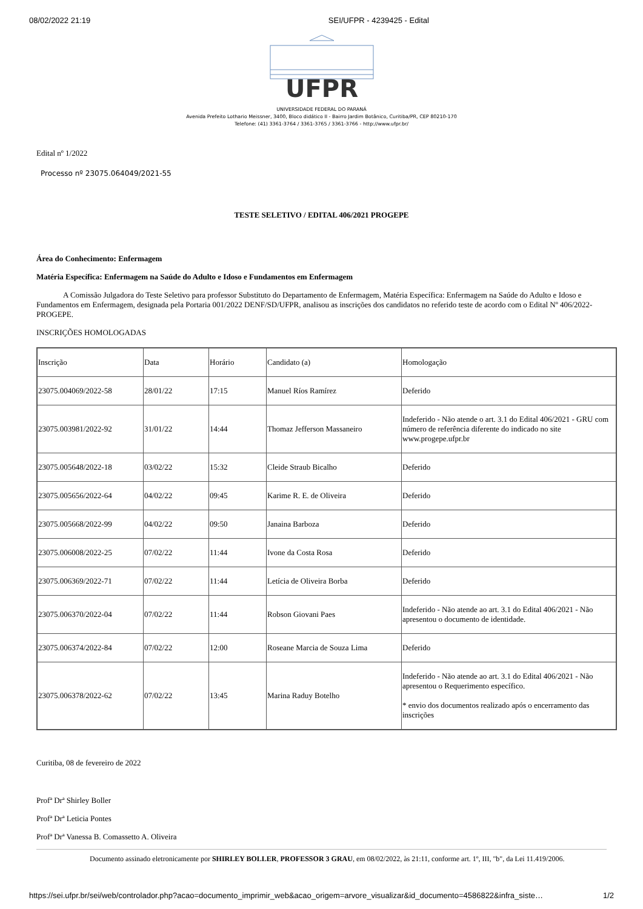08/02/2022 21:19 SEI/UFPR - 4239425 - Edital
UFPR
UNIVERSIDADE FEDERAL DO PARANÁ
Avenida Prefeito Lothario Meissner, 3400, Bloco didático II - Bairro Jardim Botânico, Curitiba/PR, CEP 80210-170
Telefone: (41) 3361-3764 / 3361-3765 / 3361-3766 - http://www.ufpr.br/
Edital nº 1/2022
Processo nº 23075.064049/2021-55
TESTE SELETIVO / EDITAL 406/2021 PROGEPE
Área do Conhecimento: Enfermagem
Matéria Específica: Enfermagem na Saúde do Adulto e Idoso e Fundamentos em Enfermagem
A Comissão Julgadora do Teste Seletivo para professor Substituto do Departamento de Enfermagem, Matéria Específica: Enfermagem na Saúde do Adulto e Idoso e Fundamentos em Enfermagem, designada pela Portaria 001/2022 DENF/SD/UFPR, analisou as inscrições dos candidatos no referido teste de acordo com o Edital Nº 406/2022-PROGEPE.
INSCRIÇÕES HOMOLOGADAS
| Inscrição | Data | Horário | Candidato (a) | Homologação |
| 23075.004069/2022-58 | 28/01/22 | 17:15 | Manuel Ríos Ramírez | Deferido |
| 23075.003981/2022-92 | 31/01/22 | 14:44 | Thomaz Jefferson Massaneiro | Indeferido - Não atende o art. 3.1 do Edital 406/2021 - GRU com número de referência diferente do indicado no site www.progepe.ufpr.br |
| 23075.005648/2022-18 | 03/02/22 | 15:32 | Cleide Straub Bicalho | Deferido |
| 23075.005656/2022-64 | 04/02/22 | 09:45 | Karime R. E. de Oliveira | Deferido |
| 23075.005668/2022-99 | 04/02/22 | 09:50 | Janaina Barboza | Deferido |
| 23075.006008/2022-25 | 07/02/22 | 11:44 | Ivone da Costa Rosa | Deferido |
| 23075.006369/2022-71 | 07/02/22 | 11:44 | Letícia de Oliveira Borba | Deferido |
| 23075.006370/2022-04 | 07/02/22 | 11:44 | Robson Giovani Paes | Indeferido - Não atende ao art. 3.1 do Edital 406/2021 - Não apresentou o documento de identidade. |
| 23075.006374/2022-84 | 07/02/22 | 12:00 | Roseane Marcia de Souza Lima | Deferido |
| 23075.006378/2022-62 | 07/02/22 | 13:45 | Marina Raduy Botelho | Indeferido - Não atende ao art. 3.1 do Edital 406/2021 - Não apresentou o Requerimento específico. * envio dos documentos realizado após o encerramento das inscrições |
Curitiba, 08 de fevereiro de 2022
Profª Drª Shirley Boller
Profª Drª Leticia Pontes
Profª Drª Vanessa B. Comassetto A. Oliveira
Documento assinado eletronicamente por SHIRLEY BOLLER, PROFESSOR 3 GRAU, em 08/02/2022, às 21:11, conforme art. 1º, III, "b", da Lei 11.419/2006.
https://sei.ufpr.br/sei/web/controlador.php?acao=documento_imprimir_web&acao_origem=arvore_visualizar&id_documento=4586822&infra_siste… 1/2